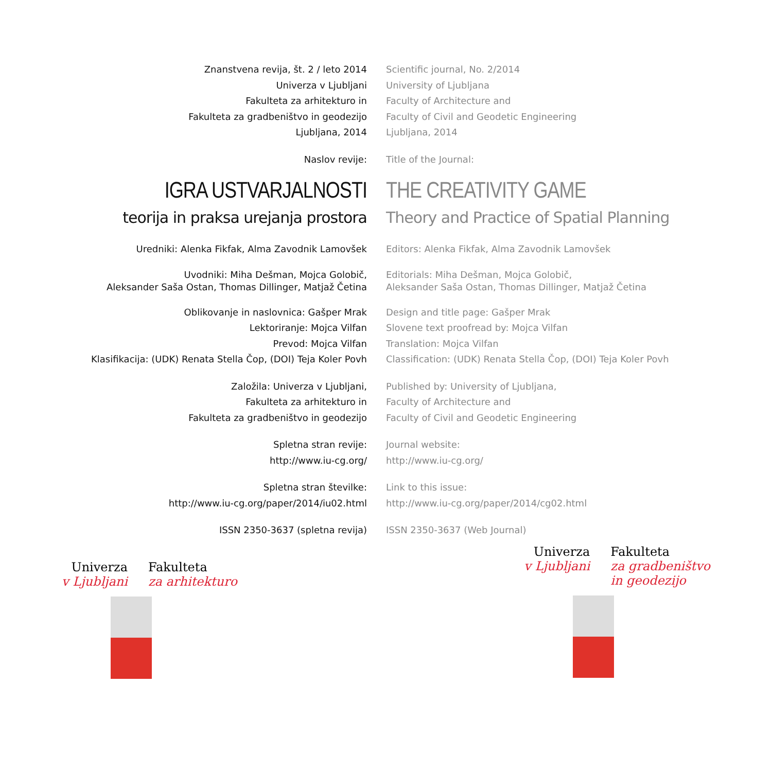Znanstvena revija, št. 2 / leto 2014
Univerza v Ljubljani
Fakulteta za arhitekturo in
Fakulteta za gradbeništvo in geodezijo
Ljubljana, 2014
Scientific journal, No. 2/2014
University of Ljubljana
Faculty of Architecture and
Faculty of Civil and Geodetic Engineering
Ljubljana, 2014
Naslov revije: Title of the Journal:
IGRA USTVARJALNOSTI
teorija in praksa urejanja prostora
THE CREATIVITY GAME
Theory and Practice of Spatial Planning
Uredniki: Alenka Fikfak, Alma Zavodnik Lamovšek Editors: Alenka Fikfak, Alma Zavodnik Lamovšek
Uvodniki: Miha Dešman, Mojca Golobič,
Aleksander Saša Ostan, Thomas Dillinger, Matjaž Četina
Editorials: Miha Dešman, Mojca Golobič,
Aleksander Saša Ostan, Thomas Dillinger, Matjaž Četina
Oblikovanje in naslovnica: Gašper Mrak
Lektoriranje: Mojca Vilfan
Prevod: Mojca Vilfan
Klasifikacija: (UDK) Renata Stella Čop, (DOI) Teja Koler Povh
Design and title page: Gašper Mrak
Slovene text proofread by: Mojca Vilfan
Translation: Mojca Vilfan
Classification: (UDK) Renata Stella Čop, (DOI) Teja Koler Povh
Založila: Univerza v Ljubljani,
Fakulteta za arhitekturo in
Fakulteta za gradbeništvo in geodezijo
Published by: University of Ljubljana,
Faculty of Architecture and
Faculty of Civil and Geodetic Engineering
Spletna stran revije:
http://www.iu-cg.org/
Journal website:
http://www.iu-cg.org/
Spletna stran številke:
http://www.iu-cg.org/paper/2014/iu02.html
Link to this issue:
http://www.iu-cg.org/paper/2014/cg02.html
ISSN 2350-3637 (spletna revija) ISSN 2350-3637 (Web Journal)
Univerza
v Ljubljani
Fakulteta
za arhitekturo
Univerza
v Ljubljani
Fakulteta
za gradbeništvo
in geodezijo